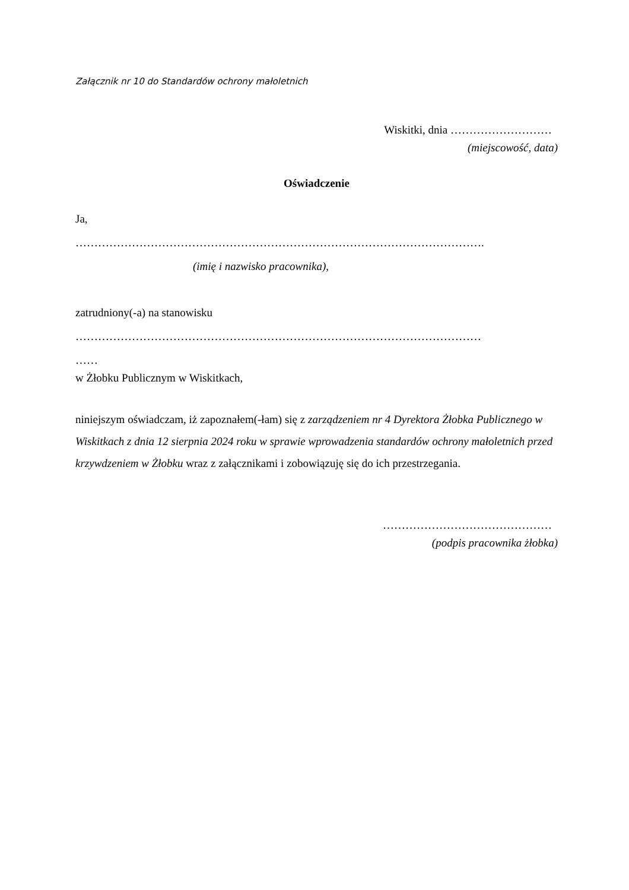Załącznik nr 10 do Standardów ochrony małoletnich
Wiskitki, dnia ………………………
(miejscowość, data)
Oświadczenie
Ja,
……………………………………………………………………………………………….
(imię i nazwisko pracownika),
zatrudniony(-a) na stanowisku
………………………………………………………………………………………………
……
w Żłobku Publicznym w Wiskitkach,
niniejszym oświadczam, iż zapoznałem(-łam) się z zarządzeniem nr 4 Dyrektora Żłobka Publicznego w Wiskitkach z dnia 12 sierpnia 2024 roku w sprawie wprowadzenia standardów ochrony małoletnich przed krzywdzeniem w Żłobku wraz z załącznikami i zobowiązuję się do ich przestrzegania.
………………………………………
(podpis pracownika żłobka)